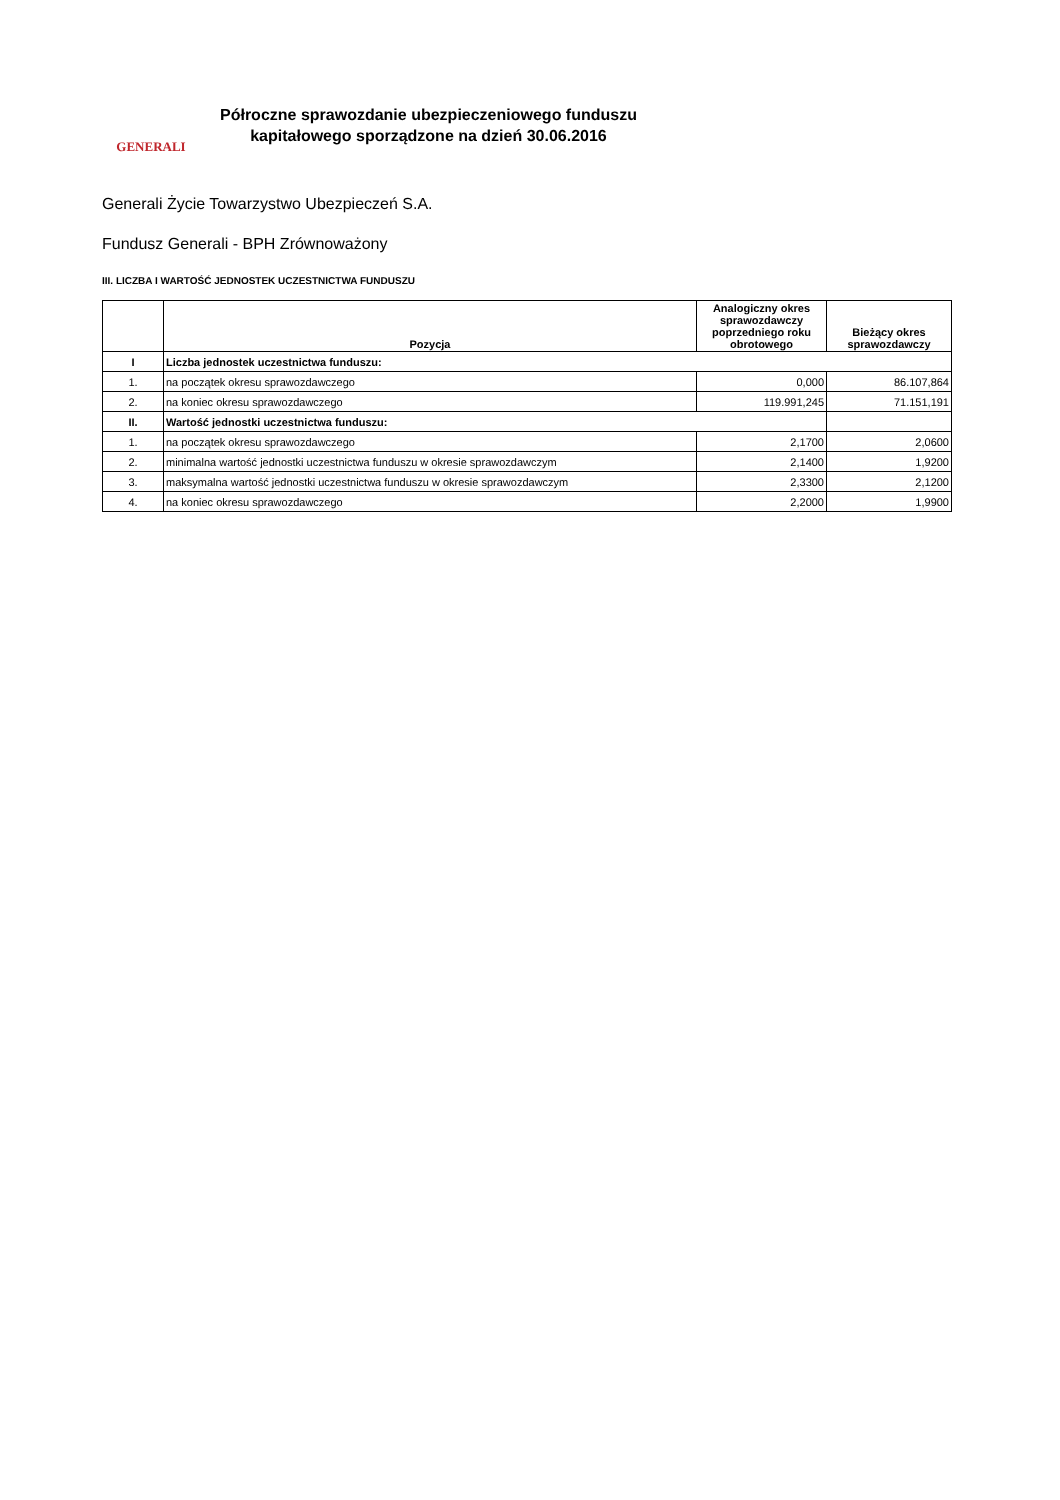GENERALI
Półroczne sprawozdanie ubezpieczeniowego funduszu
kapitałowego sporządzone na dzień 30.06.2016
Generali Życie Towarzystwo Ubezpieczeń S.A.
Fundusz Generali - BPH Zrównoważony
III. LICZBA I WARTOŚĆ JEDNOSTEK UCZESTNICTWA FUNDUSZU
| | Pozycja | Analogiczny okres sprawozdawczy poprzedniego roku obrotowego | Bieżący okres sprawozdawczy |
| --- | --- | --- | --- |
| I | Liczba jednostek uczestnictwa funduszu: | | |
| 1. | na początek okresu sprawozdawczego | 0,000 | 86.107,864 |
| 2. | na koniec okresu sprawozdawczego | 119.991,245 | 71.151,191 |
| II. | Wartość jednostki uczestnictwa funduszu: | | |
| 1. | na początek okresu sprawozdawczego | 2,1700 | 2,0600 |
| 2. | minimalna wartość jednostki uczestnictwa funduszu w okresie sprawozdawczym | 2,1400 | 1,9200 |
| 3. | maksymalna wartość jednostki uczestnictwa funduszu w okresie sprawozdawczym | 2,3300 | 2,1200 |
| 4. | na koniec okresu sprawozdawczego | 2,2000 | 1,9900 |